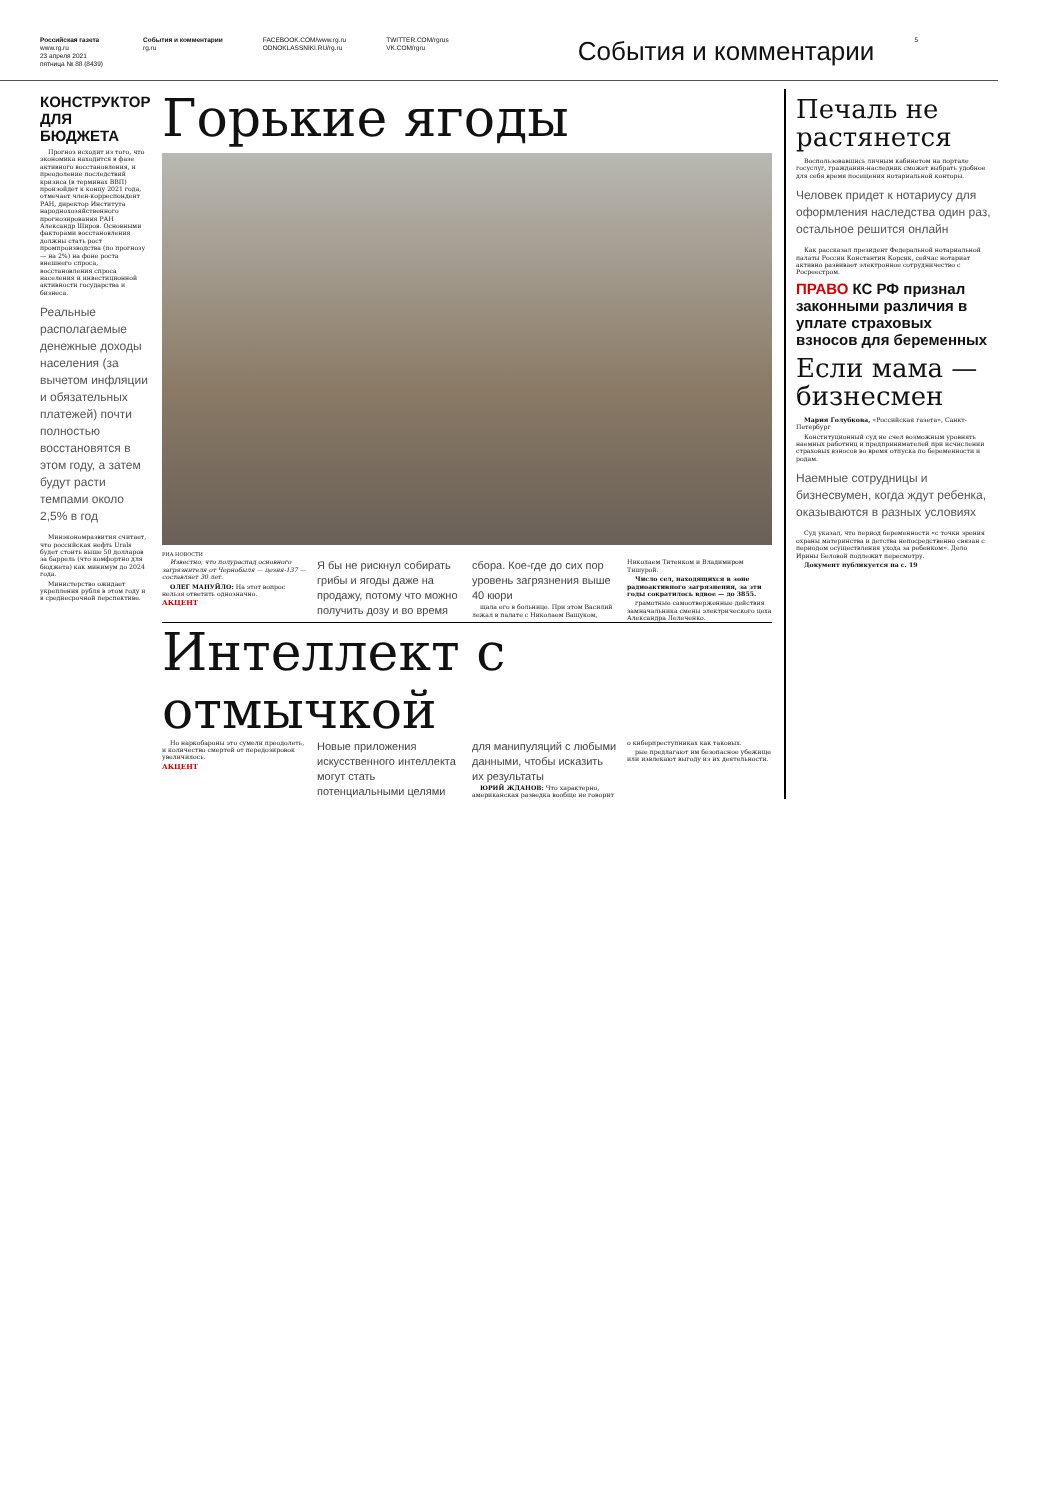Российская газета
www.rg.ru
23 апреля 2021
пятница № 88 (8439)
События и комментарии
rg.ru
FACEBOOK.COM/www.rg.ru
ODNOKLASSNIKI.RU/rg.ru
TWITTER.COM/rgrus
VK.COM/rgru
События и комментарии
5
КОНСТРУКТОР ДЛЯ БЮДЖЕТА
Прогноз исходит из того, что экономика находится в фазе активного восстановления, и преодоление последствий кризиса (в терминах ВВП) произойдет к концу 2021 года, отмечает член-корреспондент РАН, директор Института народнохозяйственного прогнозирования РАН Александр Широв. Основными факторами восстановления должны стать рост промпроизводства (по прогнозу — на 2%) на фоне роста внешнего спроса, восстановления спроса населения и инвестиционной активности государства и бизнеса.
Реальные располагаемые денежные доходы населения (за вычетом инфляции и обязательных платежей) почти полностью восстановятся в этом году, а затем будут расти темпами около 2,5% в год
Минэкономразвития считает, что российская нефть Urals будет стоить выше 50 долларов за баррель (что комфортно для бюджета) как минимум до 2024 года.
Министерство ожидает укрепления рубля в этом году и в среднесрочной перспективе.
Горькие ягоды
РИА НОВОСТИ
Известно, что полураспад основного загрязнителя от Чернобыля — цезия-137 — составляет 30 лет.
ОЛЕГ МАНУЙЛО: На этот вопрос нельзя ответить однозначно.
АКЦЕНТ
Я бы не рискнул собирать грибы и ягоды даже на продажу, потому что можно получить дозу и во время сбора. Кое-где до сих пор уровень загрязнения выше 40 кюри
щала его в больнице. При этом Василий лежал в палате с Николаем Ващуком, Николаем Титенком и Владимиром Тишурой.
Число сел, находящихся в зоне радиоактивного загрязнения, за эти годы сократилось вдвое — до 3855.
грамотные самоотверженные действия замначальника смены электрического цеха Александра Лелеченко.
Интеллект с отмычкой
Но наркобароны это сумели преодолеть, и количество смертей от передозировок увеличилось.
АКЦЕНТ
Новые приложения искусственного интеллекта могут стать потенциальными целями для манипуляций с любыми данными, чтобы исказить их результаты
ЮРИЙ ЖДАНОВ: Что характерно, американская разведка вообще не говорит о киберпреступниках как таковых.
рые предлагают им безопасное убежище или извлекают выгоду из их деятельности.
Печаль не растянется
Воспользовавшись личным кабинетом на портале госуслуг, гражданин-наследник сможет выбрать удобное для себя время посещения нотариальной конторы.
Человек придет к нотариусу для оформления наследства один раз, остальное решится онлайн
Как рассказал президент Федеральной нотариальной палаты России Константин Корсик, сейчас нотариат активно развивает электронное сотрудничество с Росреестром.
ПРАВО КС РФ признал законными различия в уплате страховых взносов для беременных
Если мама — бизнесмен
Мария Голубкова, «Российская газета», Санкт-Петербург
Конституционный суд не счел возможным уровнять наемных работниц и предпринимателей при исчислении страховых взносов во время отпуска по беременности и родам.
Наемные сотрудницы и бизнесвумен, когда ждут ребенка, оказываются в разных условиях
Суд указал, что период беременности «с точки зрения охраны материнства и детства непосредственно связан с периодом осуществления ухода за ребенком». Дело Ирины Беловой подлежит пересмотру.
Документ публикуется на с. 19